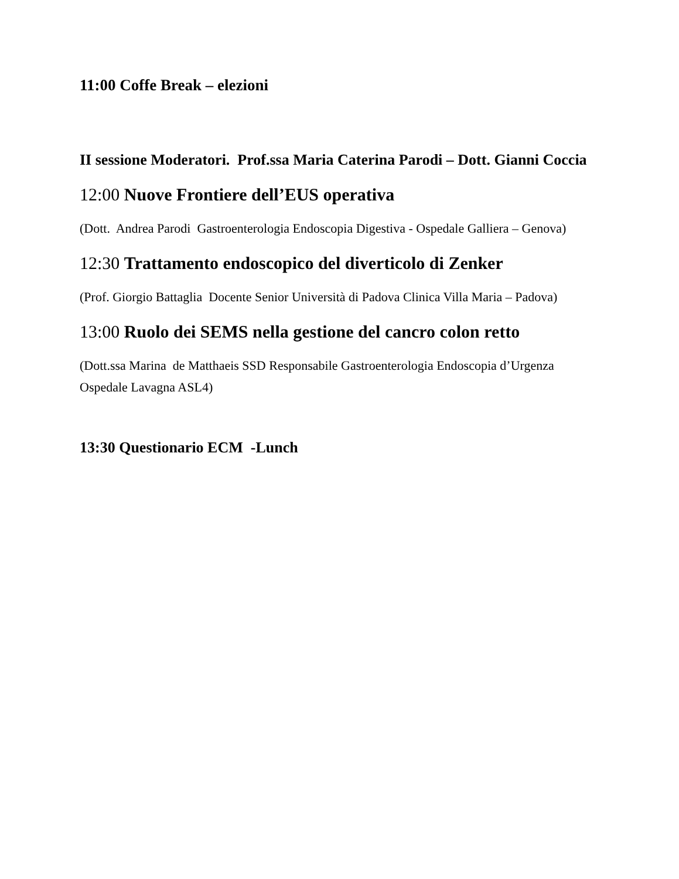11:00 Coffe Break – elezioni
II sessione Moderatori. Prof.ssa Maria Caterina Parodi – Dott. Gianni Coccia
12:00 Nuove Frontiere dell’EUS operativa
(Dott. Andrea Parodi Gastroenterologia Endoscopia Digestiva - Ospedale Galliera – Genova)
12:30 Trattamento endoscopico del diverticolo di Zenker
(Prof. Giorgio Battaglia Docente Senior Università di Padova Clinica Villa Maria – Padova)
13:00 Ruolo dei SEMS nella gestione del cancro colon retto
(Dott.ssa Marina de Matthaeis SSD Responsabile Gastroenterologia Endoscopia d’Urgenza Ospedale Lavagna ASL4)
13:30 Questionario ECM -Lunch